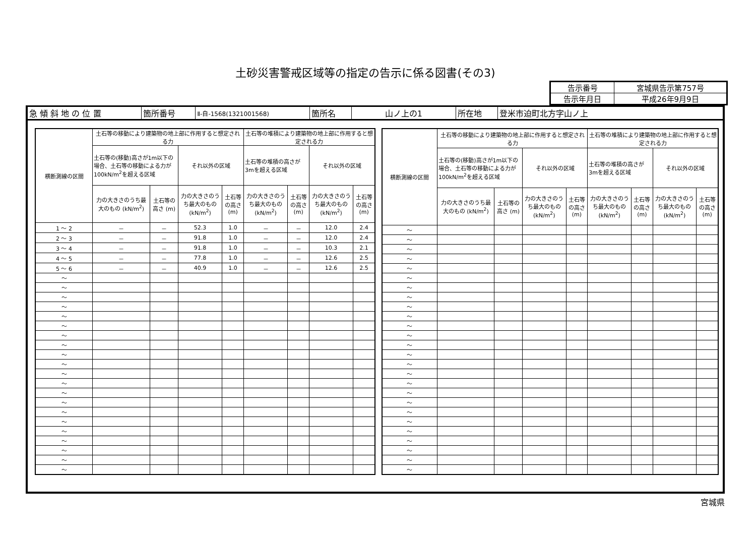土砂災害警戒区域等の指定の告示に係る図書(その3)
| 告示番号 | 宮城県告示第757号 |
| 告示年月日 | 平成26年9月9日 |
| 急 傾 斜 地 の 位 置 | 箇所番号 | Ⅱ-自-1568(1321001568) | 箇所名 | 山ノ上の1 | 所在地 | 登米市迫町北方字山ノ上 |
| 横断測線の区間 | 土石等の移動により建築物の地上部に作用すると想定される力 | | | | 土石等の堆積により建築物の地上部に作用すると想定される力 | | | |
| --- | --- | --- | --- | --- | --- | --- | --- | --- |
| | 土石等の(移動)高さが1m以下の場合、土石等の移動による力が100kN/m<sup>2</sup>を超える区域 | | それ以外の区域 | | 土石等の堆積の高さが3mを超える区域 | | それ以外の区域 | |
| | 力の大きさのうち最大のもの (kN/m<sup>2</sup>) | 土石等の高さ (m) | 力の大きさのうち最大のもの (kN/m<sup>2</sup>) | 土石等の高さ (m) | 力の大きさのうち最大のもの (kN/m<sup>2</sup>) | 土石等の高さ (m) | 力の大きさのうち最大のもの (kN/m<sup>2</sup>) | 土石等の高さ (m) |
| 1 ～ 2 | － | － | 52.3 | 1.0 | － | － | 12.0 | 2.4 |
| 2 ～ 3 | － | － | 91.8 | 1.0 | － | － | 12.0 | 2.4 |
| 3 ～ 4 | － | － | 91.8 | 1.0 | － | － | 10.3 | 2.1 |
| 4 ～ 5 | － | － | 77.8 | 1.0 | － | － | 12.6 | 2.5 |
| 5 ～ 6 | － | － | 40.9 | 1.0 | － | － | 12.6 | 2.5 |
| ～ | | | | | | | | |
| ～ | | | | | | | | |
| ～ | | | | | | | | |
| ～ | | | | | | | | |
| ～ | | | | | | | | |
| ～ | | | | | | | | |
| ～ | | | | | | | | |
| ～ | | | | | | | | |
| ～ | | | | | | | | |
| ～ | | | | | | | | |
| ～ | | | | | | | | |
| ～ | | | | | | | | |
| ～ | | | | | | | | |
| ～ | | | | | | | | |
| ～ | | | | | | | | |
| ～ | | | | | | | | |
| ～ | | | | | | | | |
| ～ | | | | | | | | |
| ～ | | | | | | | | |
| ～ | | | | | | | | |
| ～ | | | | | | | | |
| 横断測線の区間 | 土石等の移動により建築物の地上部に作用すると想定される力 | | | | 土石等の堆積により建築物の地上部に作用すると想定される力 | | | |
| --- | --- | --- | --- | --- | --- | --- | --- | --- |
| | 土石等の(移動)高さが1m以下の場合、土石等の移動による力が100kN/m<sup>2</sup>を超える区域 | | それ以外の区域 | | 土石等の堆積の高さが3mを超える区域 | | それ以外の区域 | |
| | 力の大きさのうち最大のもの (kN/m<sup>2</sup>) | 土石等の高さ (m) | 力の大きさのうち最大のもの (kN/m<sup>2</sup>) | 土石等の高さ (m) | 力の大きさのうち最大のもの (kN/m<sup>2</sup>) | 土石等の高さ (m) | 力の大きさのうち最大のもの (kN/m<sup>2</sup>) | 土石等の高さ (m) |
| ～ | | | | | | | | |
| ～ | | | | | | | | |
| ～ | | | | | | | | |
| ～ | | | | | | | | |
| ～ | | | | | | | | |
| ～ | | | | | | | | |
| ～ | | | | | | | | |
| ～ | | | | | | | | |
| ～ | | | | | | | | |
| ～ | | | | | | | | |
| ～ | | | | | | | | |
| ～ | | | | | | | | |
| ～ | | | | | | | | |
| ～ | | | | | | | | |
| ～ | | | | | | | | |
| ～ | | | | | | | | |
| ～ | | | | | | | | |
| ～ | | | | | | | | |
| ～ | | | | | | | | |
| ～ | | | | | | | | |
| ～ | | | | | | | | |
| ～ | | | | | | | | |
| ～ | | | | | | | | |
| ～ | | | | | | | | |
| ～ | | | | | | | | |
| ～ | | | | | | | | |
宮城県